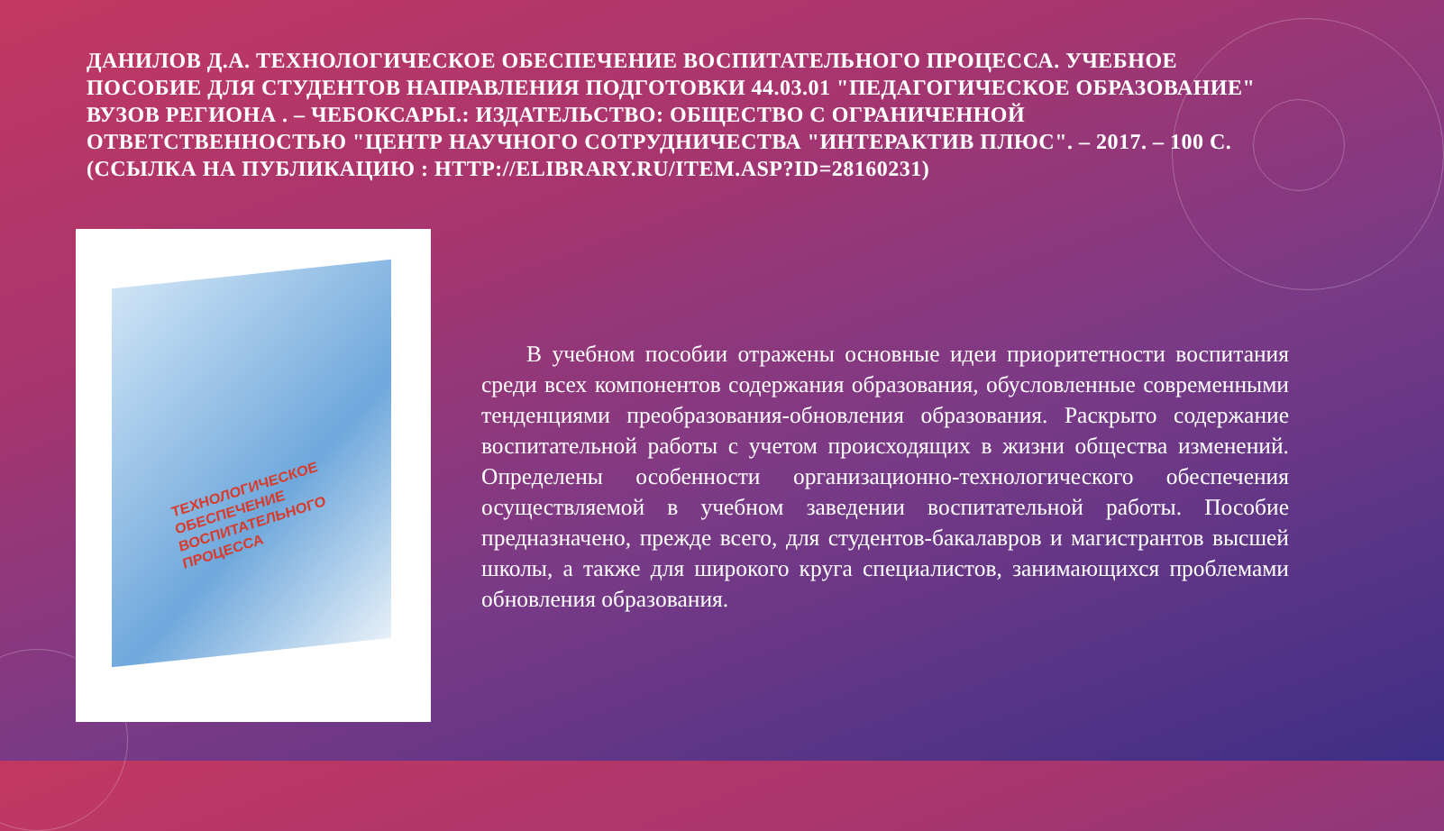ДАНИЛОВ Д.А. ТЕХНОЛОГИЧЕСКОЕ ОБЕСПЕЧЕНИЕ ВОСПИТАТЕЛЬНОГО ПРОЦЕССА. УЧЕБНОЕ ПОСОБИЕ ДЛЯ СТУДЕНТОВ НАПРАВЛЕНИЯ ПОДГОТОВКИ 44.03.01 "ПЕДАГОГИЧЕСКОЕ ОБРАЗОВАНИЕ" ВУЗОВ РЕГИОНА . – ЧЕБОКСАРЫ.: ИЗДАТЕЛЬСТВО: ОБЩЕСТВО С ОГРАНИЧЕННОЙ ОТВЕТСТВЕННОСТЬЮ "ЦЕНТР НАУЧНОГО СОТРУДНИЧЕСТВА "ИНТЕРАКТИВ ПЛЮС". – 2017. – 100 С. (ССЫЛКА НА ПУБЛИКАЦИЮ : HTTP://ELIBRARY.RU/ITEM.ASP?ID=28160231)
ТЕХНОЛОГИЧЕСКОЕ ОБЕСПЕЧЕНИЕ
ВОСПИТАТЕЛЬНОГО
ПРОЦЕССА
В учебном пособии отражены основные идеи приоритетности воспитания среди всех компонентов содержания образования, обусловленные современными тенденциями преобразования-обновления образования. Раскрыто содержание воспитательной работы с учетом происходящих в жизни общества изменений. Определены особенности организационно-технологического обеспечения осуществляемой в учебном заведении воспитательной работы. Пособие предназначено, прежде всего, для студентов-бакалавров и магистрантов высшей школы, а также для широкого круга специалистов, занимающихся проблемами обновления образования.